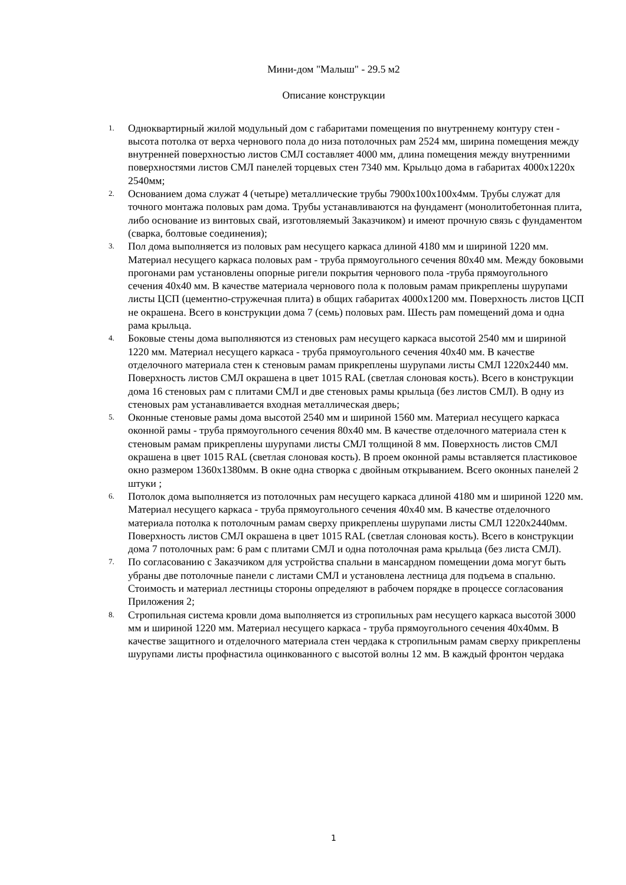Мини-дом "Малыш" - 29.5 м2
Описание конструкции
1. Одноквартирный жилой модульный дом с габаритами помещения по внутреннему контуру стен - высота потолка от верха чернового пола до низа потолочных рам 2524 мм, ширина помещения между внутренней поверхностью листов СМЛ составляет 4000 мм, длина помещения между внутренними поверхностями листов СМЛ панелей торцевых стен 7340 мм. Крыльцо дома в габаритах 4000х1220х 2540мм;
2. Основанием дома служат 4 (четыре) металлические трубы 7900х100х100х4мм. Трубы служат для точного монтажа половых рам дома. Трубы устанавливаются на фундамент (монолитобетонная плита, либо основание из винтовых свай, изготовляемый Заказчиком) и имеют прочную связь с фундаментом (сварка, болтовые соединения);
3. Пол дома выполняется из половых рам несущего каркаса длиной 4180 мм и шириной 1220 мм. Материал несущего каркаса половых рам - труба прямоугольного сечения 80х40 мм. Между боковыми прогонами рам установлены опорные ригели покрытия чернового пола -труба прямоугольного сечения 40х40 мм. В качестве материала чернового пола к половым рамам прикреплены шурупами листы ЦСП (цементно-стружечная плита) в общих габаритах 4000х1200 мм. Поверхность листов ЦСП не окрашена. Всего в конструкции дома 7 (семь) половых рам. Шесть рам помещений дома и одна рама крыльца.
4. Боковые стены дома выполняются из стеновых рам несущего каркаса высотой 2540 мм и шириной 1220 мм. Материал несущего каркаса - труба прямоугольного сечения 40х40 мм. В качестве отделочного материала стен к стеновым рамам прикреплены шурупами листы СМЛ 1220х2440 мм. Поверхность листов СМЛ окрашена в цвет 1015 RAL (светлая слоновая кость). Всего в конструкции дома 16 стеновых рам с плитами СМЛ и две стеновых рамы крыльца (без листов СМЛ). В одну из стеновых рам устанавливается входная металлическая дверь;
5. Оконные стеновые рамы дома высотой 2540 мм и шириной 1560 мм. Материал несущего каркаса оконной рамы - труба прямоугольного сечения 80х40 мм. В качестве отделочного материала стен к стеновым рамам прикреплены шурупами листы СМЛ толщиной 8 мм. Поверхность листов СМЛ окрашена в цвет 1015 RAL (светлая слоновая кость). В проем оконной рамы вставляется пластиковое окно размером 1360х1380мм. В окне одна створка с двойным открыванием. Всего оконных панелей 2 штуки ;
6. Потолок дома выполняется из потолочных рам несущего каркаса длиной 4180 мм и шириной 1220 мм. Материал несущего каркаса - труба прямоугольного сечения 40х40 мм. В качестве отделочного материала потолка к потолочным рамам сверху прикреплены шурупами листы СМЛ 1220х2440мм. Поверхность листов СМЛ окрашена в цвет 1015 RAL (светлая слоновая кость). Всего в конструкции дома 7 потолочных рам: 6 рам с плитами СМЛ и одна потолочная рама крыльца (без листа СМЛ).
7. По согласованию с Заказчиком для устройства спальни в мансардном помещении дома могут быть убраны две потолочные панели с листами СМЛ и установлена лестница для подъема в спальню. Стоимость и материал лестницы стороны определяют в рабочем порядке в процессе согласования Приложения 2;
8. Стропильная система кровли дома выполняется из стропильных рам несущего каркаса высотой 3000 мм и шириной 1220 мм. Материал несущего каркаса - труба прямоугольного сечения 40х40мм. В качестве защитного и отделочного материала стен чердака к стропильным рамам сверху прикреплены шурупами листы профнастила оцинкованного с высотой волны 12 мм. В каждый фронтон чердака
1